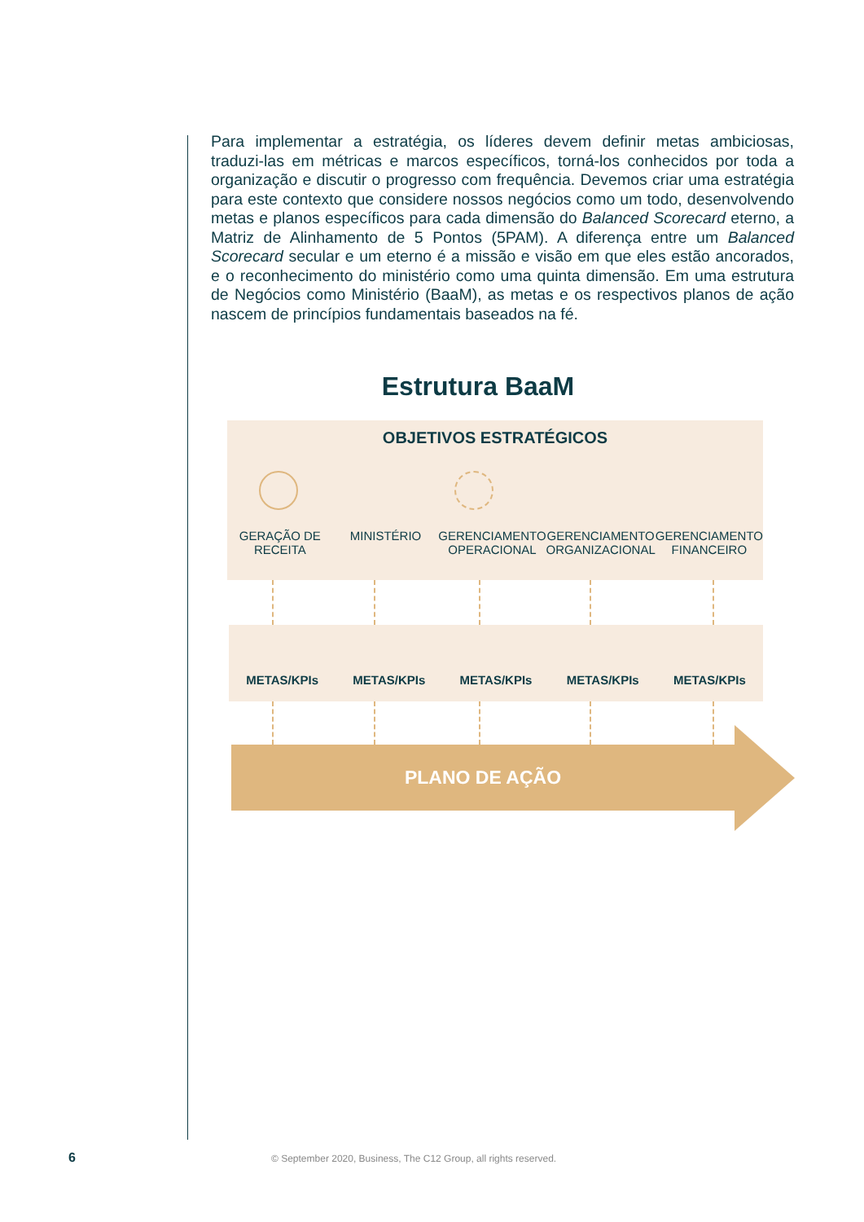Para implementar a estratégia, os líderes devem definir metas ambiciosas, traduzi-las em métricas e marcos específicos, torná-los conhecidos por toda a organização e discutir o progresso com frequência. Devemos criar uma estratégia para este contexto que considere nossos negócios como um todo, desenvolvendo metas e planos específicos para cada dimensão do Balanced Scorecard eterno, a Matriz de Alinhamento de 5 Pontos (5PAM). A diferença entre um Balanced Scorecard secular e um eterno é a missão e visão em que eles estão ancorados, e o reconhecimento do ministério como uma quinta dimensão. Em uma estrutura de Negócios como Ministério (BaaM), as metas e os respectivos planos de ação nascem de princípios fundamentais baseados na fé.
Estrutura BaaM
OBJETIVOS ESTRATÉGICOS
GERAÇÃO DE RECEITA MINISTÉRIO GERENCIAMENTO OPERACIONAL GERENCIAMENTO ORGANIZACIONAL GERENCIAMENTO FINANCEIRO
METAS/KPIs
METAS/KPIs
METAS/KPIs
METAS/KPIs
METAS/KPIs
PLANO DE AÇÃO
6
© September 2020, Business, The C12 Group, all rights reserved.